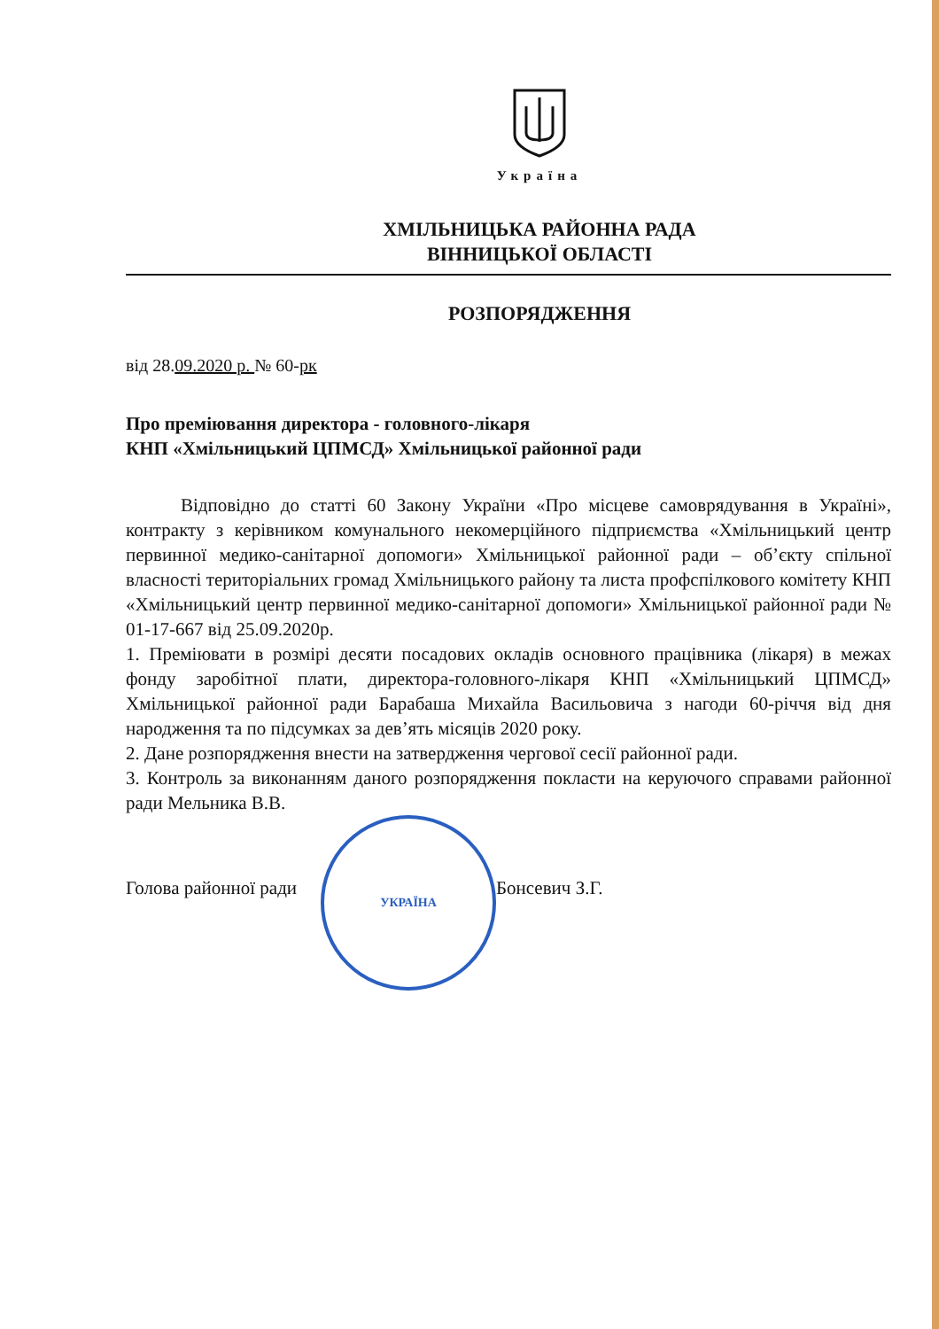Україна
ХМІЛЬНИЦЬКА РАЙОННА РАДА
ВІННИЦЬКОЇ ОБЛАСТІ
РОЗПОРЯДЖЕННЯ
від 28.09.2020 р. № 60-рк
Про преміювання директора - головного-лікаря
КНП «Хмільницький ЦПМСД» Хмільницької районної ради
Відповідно до статті 60 Закону України «Про місцеве самоврядування в Україні», контракту з керівником комунального некомерційного підприємства «Хмільницький центр первинної медико-санітарної допомоги» Хмільницької районної ради – об’єкту спільної власності територіальних громад Хмільницького району та листа профспілкового комітету КНП «Хмільницький центр первинної медико-санітарної допомоги» Хмільницької районної ради № 01-17-667 від 25.09.2020р.
1. Преміювати в розмірі десяти посадових окладів основного працівника (лікаря) в межах фонду заробітної плати, директора-головного-лікаря КНП «Хмільницький ЦПМСД» Хмільницької районної ради Барабаша Михайла Васильовича з нагоди 60-річчя від дня народження та по підсумках за дев’ять місяців 2020 року.
2. Дане розпорядження внести на затвердження чергової сесії районної ради.
3. Контроль за виконанням даного розпорядження покласти на керуючого справами районної ради Мельника В.В.
Голова районної ради
УКРАЇНА
Бонсевич З.Г.